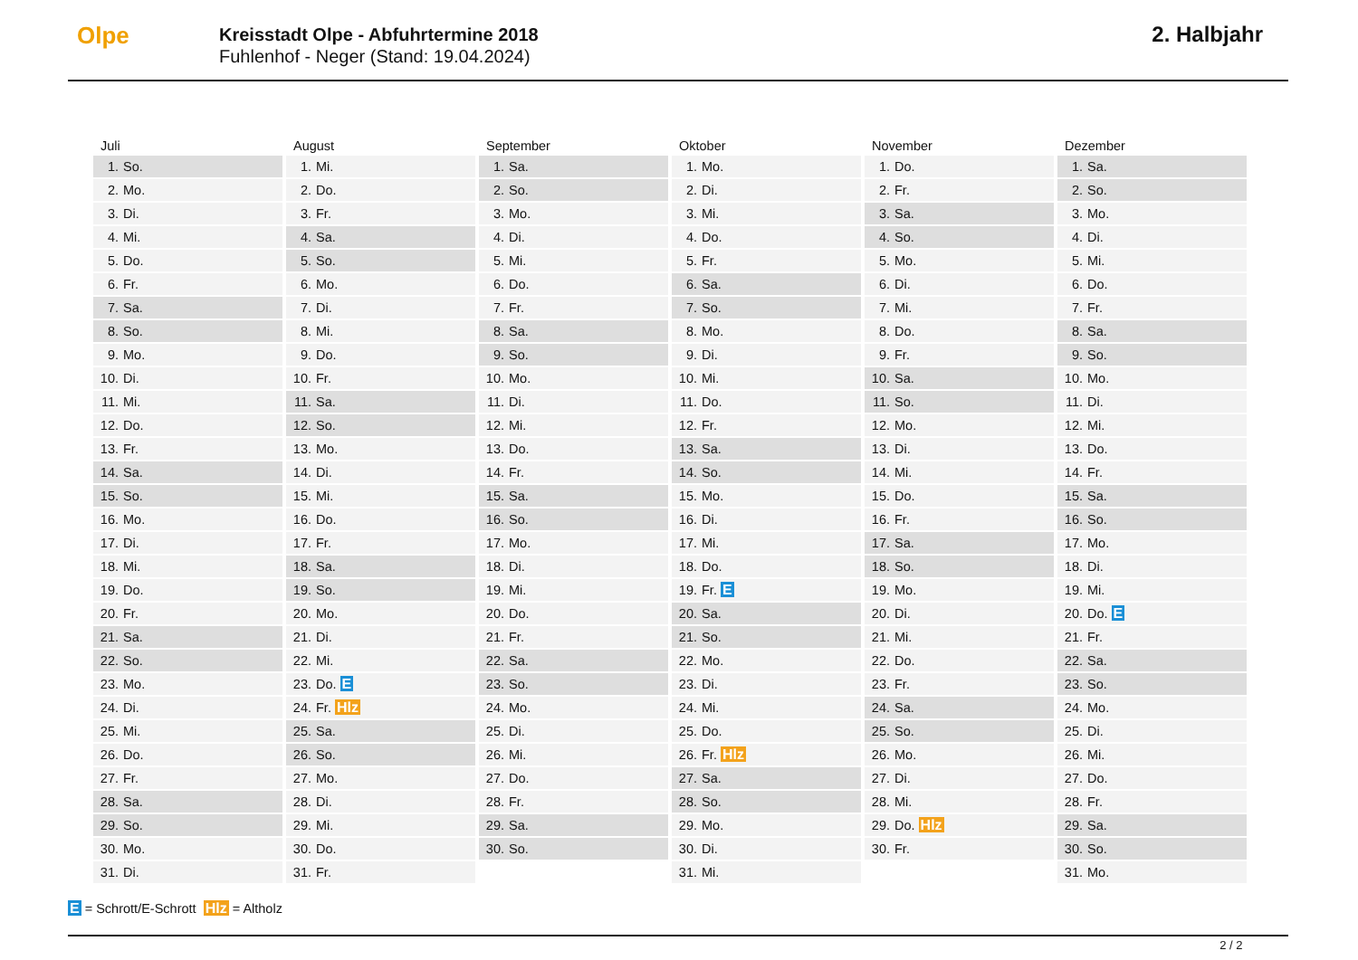Olpe
Kreisstadt Olpe - Abfuhrtermine 2018
Fuhlenhof - Neger (Stand: 19.04.2024)
2. Halbjahr
| Juli | August | September | Oktober | November | Dezember |
| --- | --- | --- | --- | --- | --- |
| 1. So. | 1. Mi. | 1. Sa. | 1. Mo. | 1. Do. | 1. Sa. |
| 2. Mo. | 2. Do. | 2. So. | 2. Di. | 2. Fr. | 2. So. |
| 3. Di. | 3. Fr. | 3. Mo. | 3. Mi. | 3. Sa. | 3. Mo. |
| 4. Mi. | 4. Sa. | 4. Di. | 4. Do. | 4. So. | 4. Di. |
| 5. Do. | 5. So. | 5. Mi. | 5. Fr. | 5. Mo. | 5. Mi. |
| 6. Fr. | 6. Mo. | 6. Do. | 6. Sa. | 6. Di. | 6. Do. |
| 7. Sa. | 7. Di. | 7. Fr. | 7. So. | 7. Mi. | 7. Fr. |
| 8. So. | 8. Mi. | 8. Sa. | 8. Mo. | 8. Do. | 8. Sa. |
| 9. Mo. | 9. Do. | 9. So. | 9. Di. | 9. Fr. | 9. So. |
| 10. Di. | 10. Fr. | 10. Mo. | 10. Mi. | 10. Sa. | 10. Mo. |
| 11. Mi. | 11. Sa. | 11. Di. | 11. Do. | 11. So. | 11. Di. |
| 12. Do. | 12. So. | 12. Mi. | 12. Fr. | 12. Mo. | 12. Mi. |
| 13. Fr. | 13. Mo. | 13. Do. | 13. Sa. | 13. Di. | 13. Do. |
| 14. Sa. | 14. Di. | 14. Fr. | 14. So. | 14. Mi. | 14. Fr. |
| 15. So. | 15. Mi. | 15. Sa. | 15. Mo. | 15. Do. | 15. Sa. |
| 16. Mo. | 16. Do. | 16. So. | 16. Di. | 16. Fr. | 16. So. |
| 17. Di. | 17. Fr. | 17. Mo. | 17. Mi. | 17. Sa. | 17. Mo. |
| 18. Mi. | 18. Sa. | 18. Di. | 18. Do. | 18. So. | 18. Di. |
| 19. Do. | 19. So. | 19. Mi. | 19. Fr. E | 19. Mo. | 19. Mi. |
| 20. Fr. | 20. Mo. | 20. Do. | 20. Sa. | 20. Di. | 20. Do. E |
| 21. Sa. | 21. Di. | 21. Fr. | 21. So. | 21. Mi. | 21. Fr. |
| 22. So. | 22. Mi. | 22. Sa. | 22. Mo. | 22. Do. | 22. Sa. |
| 23. Mo. | 23. Do. E | 23. So. | 23. Di. | 23. Fr. | 23. So. |
| 24. Di. | 24. Fr. Hlz | 24. Mo. | 24. Mi. | 24. Sa. | 24. Mo. |
| 25. Mi. | 25. Sa. | 25. Di. | 25. Do. | 25. So. | 25. Di. |
| 26. Do. | 26. So. | 26. Mi. | 26. Fr. Hlz | 26. Mo. | 26. Mi. |
| 27. Fr. | 27. Mo. | 27. Do. | 27. Sa. | 27. Di. | 27. Do. |
| 28. Sa. | 28. Di. | 28. Fr. | 28. So. | 28. Mi. | 28. Fr. |
| 29. So. | 29. Mi. | 29. Sa. | 29. Mo. | 29. Do. Hlz | 29. Sa. |
| 30. Mo. | 30. Do. | 30. So. | 30. Di. | 30. Fr. | 30. So. |
| 31. Di. | 31. Fr. | | 31. Mi. | | 31. Mo. |
E = Schrott/E-Schrott Hlz = Altholz
2 / 2